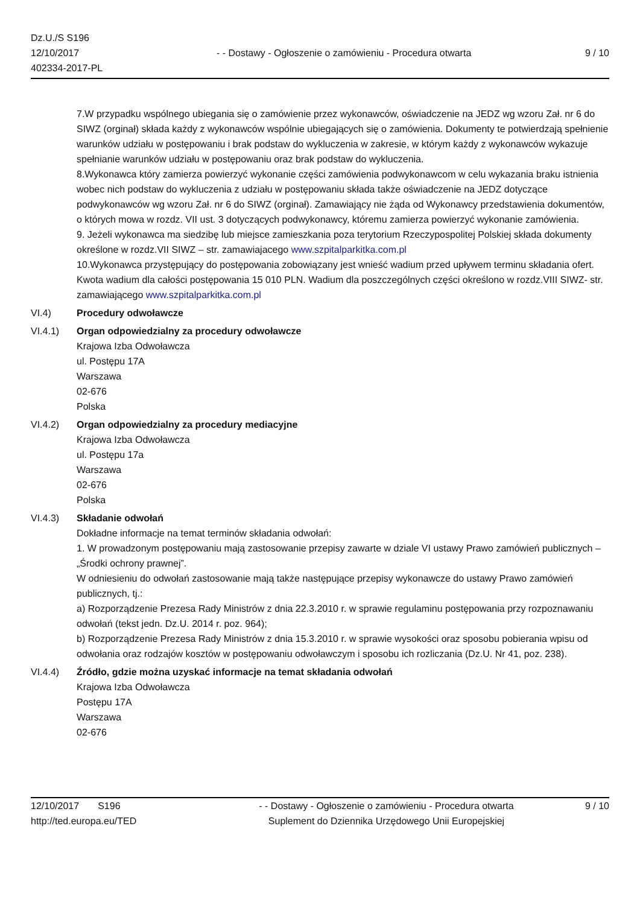Dz.U./S S196
12/10/2017
402334-2017-PL
- - Dostawy - Ogłoszenie o zamówieniu - Procedura otwarta
9 / 10
7.W przypadku wspólnego ubiegania się o zamówienie przez wykonawców, oświadczenie na JEDZ wg wzoru Zał. nr 6 do SIWZ (orginał) składa każdy z wykonawców wspólnie ubiegających się o zamówienia. Dokumenty te potwierdzają spełnienie warunków udziału w postępowaniu i brak podstaw do wykluczenia w zakresie, w którym każdy z wykonawców wykazuje spełnianie warunków udziału w postępowaniu oraz brak podstaw do wykluczenia.
8.Wykonawca który zamierza powierzyć wykonanie części zamówienia podwykonawcom w celu wykazania braku istnienia wobec nich podstaw do wykluczenia z udziału w postępowaniu składa także oświadczenie na JEDZ dotyczące podwykonawców wg wzoru Zał. nr 6 do SIWZ (orginał). Zamawiający nie żąda od Wykonawcy przedstawienia dokumentów, o których mowa w rozdz. VII ust. 3 dotyczących podwykonawcy, któremu zamierza powierzyć wykonanie zamówienia.
9. Jeżeli wykonawca ma siedzibę lub miejsce zamieszkania poza terytorium Rzeczypospolitej Polskiej składa dokumenty określone w rozdz.VII SIWZ – str. zamawiajacego www.szpitalparkitka.com.pl
10.Wykonawca przystępujący do postępowania zobowiązany jest wnieść wadium przed upływem terminu składania ofert. Kwota wadium dla całości postępowania 15 010 PLN. Wadium dla poszczególnych części określono w rozdz.VIII SIWZ- str. zamawiającego www.szpitalparkitka.com.pl
VI.4) Procedury odwoławcze
VI.4.1) Organ odpowiedzialny za procedury odwoławcze
Krajowa Izba Odwoławcza
ul. Postępu 17A
Warszawa
02-676
Polska
VI.4.2) Organ odpowiedzialny za procedury mediacyjne
Krajowa Izba Odwoławcza
ul. Postępu 17a
Warszawa
02-676
Polska
VI.4.3) Składanie odwołań
Dokładne informacje na temat terminów składania odwołań:
1. W prowadzonym postępowaniu mają zastosowanie przepisy zawarte w dziale VI ustawy Prawo zamówień publicznych – „Środki ochrony prawnej”.
W odniesieniu do odwołań zastosowanie mają także następujące przepisy wykonawcze do ustawy Prawo zamówień publicznych, tj.:
a) Rozporządzenie Prezesa Rady Ministrów z dnia 22.3.2010 r. w sprawie regulaminu postępowania przy rozpoznawaniu odwołań (tekst jedn. Dz.U. 2014 r. poz. 964);
b) Rozporządzenie Prezesa Rady Ministrów z dnia 15.3.2010 r. w sprawie wysokości oraz sposobu pobierania wpisu od odwołania oraz rodzajów kosztów w postępowaniu odwoławczym i sposobu ich rozliczania (Dz.U. Nr 41, poz. 238).
VI.4.4) Źródło, gdzie można uzyskać informacje na temat składania odwołań
Krajowa Izba Odwoławcza
Postępu 17A
Warszawa
02-676
12/10/2017 S196
http://ted.europa.eu/TED
- - Dostawy - Ogłoszenie o zamówieniu - Procedura otwarta
Suplement do Dziennika Urzędowego Unii Europejskiej
9 / 10